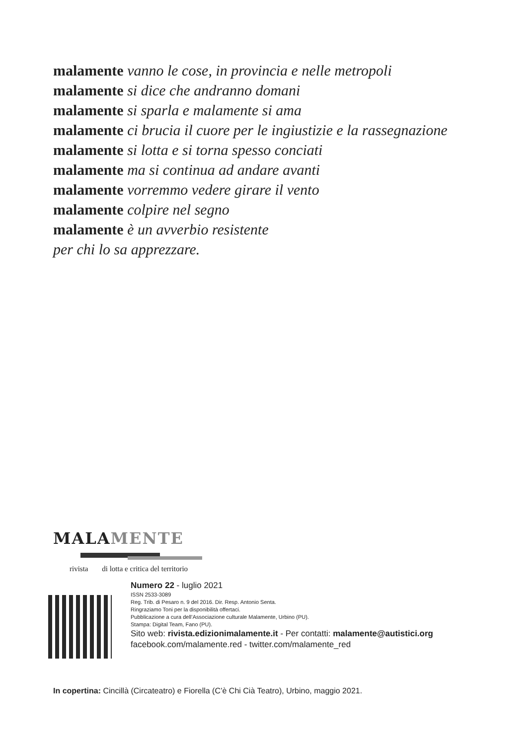malamente vanno le cose, in provincia e nelle metropoli
malamente si dice che andranno domani
malamente si sparla e malamente si ama
malamente ci brucia il cuore per le ingiustizie e la rassegnazione
malamente si lotta e si torna spesso conciati
malamente ma si continua ad andare avanti
malamente vorremmo vedere girare il vento
malamente colpire nel segno
malamente è un avverbio resistente
per chi lo sa apprezzare.
MALAMENTE
rivista di lotta e critica del territorio
Numero 22 - luglio 2021
ISSN 2533-3089
Reg. Trib. di Pesaro n. 9 del 2016. Dir. Resp. Antonio Senta.
Ringraziamo Toni per la disponibilità offertaci.
Pubblicazione a cura dell’Associazione culturale Malamente, Urbino (PU).
Stampa: Digital Team, Fano (PU).
Sito web: rivista.edizionimalamente.it - Per contatti: malamente@autistici.org
facebook.com/malamente.red - twitter.com/malamente_red
In copertina: Cincillà (Circateatro) e Fiorella (C’è Chi Cià Teatro), Urbino, maggio 2021.